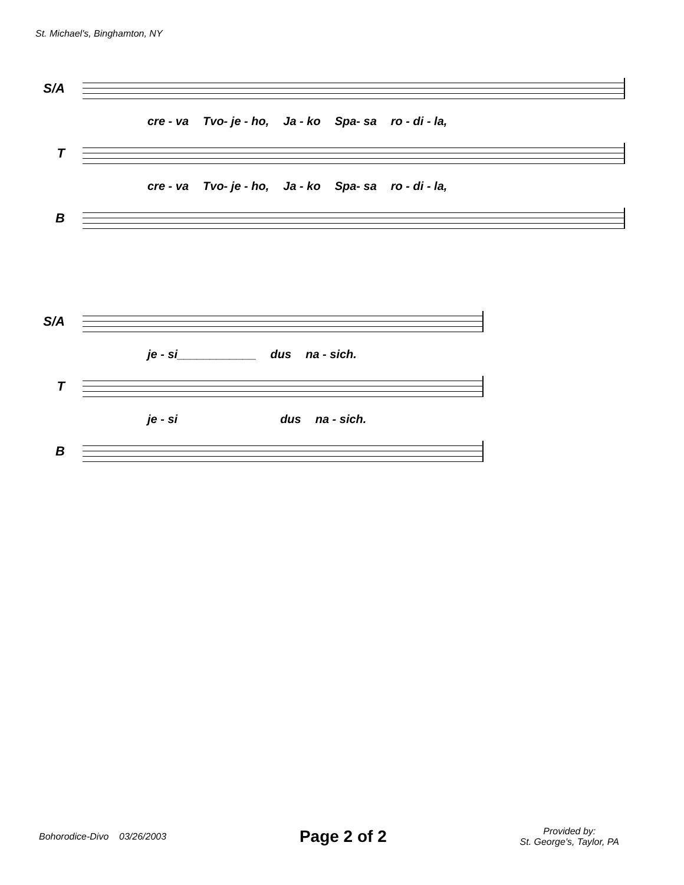St. Michael's, Binghamton, NY
S/A
cre - va Tvo- je - ho, Ja - ko Spa- sa ro - di - la,
T
cre - va Tvo- je - ho, Ja - ko Spa- sa ro - di - la,
B
S/A
je - si____________ dus na - sich.
T
je - si dus na - sich.
B
Bohorodice-Divo 03/26/2003
Page 2 of 2
Provided by:
St. George's, Taylor, PA